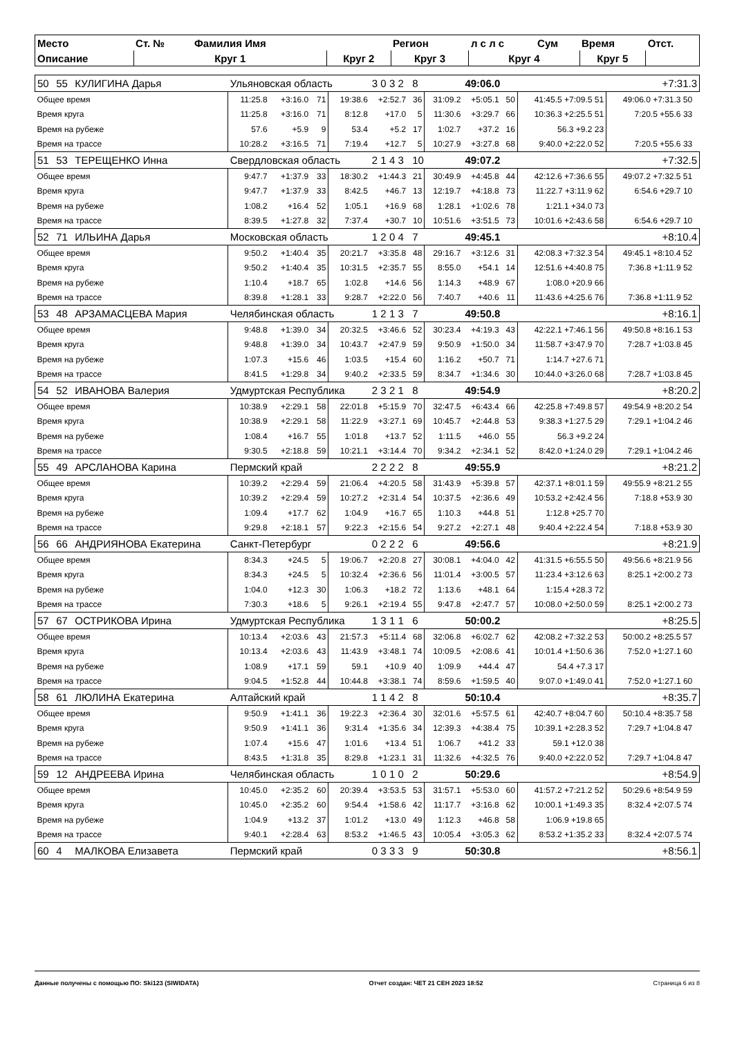| Место | Ст. № | Фамилия Имя | | Регион | | л с л с | Сум | Время | Отст. |
| --- | --- | --- | --- | --- | --- | --- | --- | --- | --- |
| Описание | Круг 1 | | Круг 2 | Круг 3 | | Круг 4 | | Круг 5 | |
| 50 | 55 | КУЛИГИНА Дарья | Ульяновская область | | | | 3 0 3 2 8 | | | 49:06.0 | | | +7:31.3 | |
| Общее время | | | 11:25.8 | +3:16.0 | 71 | 19:38.6 | +2:52.7 | 36 | 31:09.2 | +5:05.1 | 50 | 41:45.5 +7:09.5 51 | 49:06.0 +7:31.3 50 | |
| Время круга | | | 11:25.8 | +3:16.0 | 71 | 8:12.8 | +17.0 | 5 | 11:30.6 | +3:29.7 | 66 | 10:36.3 +2:25.5 51 | 7:20.5 +55.6 33 | |
| Время на рубеже | | | 57.6 | +5.9 | 9 | 53.4 | +5.2 | 17 | 1:02.7 | +37.2 | 16 | 56.3 +9.2 23 | | |
| Время на трассе | | | 10:28.2 | +3:16.5 | 71 | 7:19.4 | +12.7 | 5 | 10:27.9 | +3:27.8 | 68 | 9:40.0 +2:22.0 52 | 7:20.5 +55.6 33 | |
| 51 | 53 | ТЕРЕЩЕНКО Инна | Свердловская область | | | | 2 1 4 3 10 | | | 49:07.2 | | | +7:32.5 | |
| Общее время | | | 9:47.7 | +1:37.9 | 33 | 18:30.2 | +1:44.3 | 21 | 30:49.9 | +4:45.8 | 44 | 42:12.6 +7:36.6 55 | 49:07.2 +7:32.5 51 | |
| Время круга | | | 9:47.7 | +1:37.9 | 33 | 8:42.5 | +46.7 | 13 | 12:19.7 | +4:18.8 | 73 | 11:22.7 +3:11.9 62 | 6:54.6 +29.7 10 | |
| Время на рубеже | | | 1:08.2 | +16.4 | 52 | 1:05.1 | +16.9 | 68 | 1:28.1 | +1:02.6 | 78 | 1:21.1 +34.0 73 | | |
| Время на трассе | | | 8:39.5 | +1:27.8 | 32 | 7:37.4 | +30.7 | 10 | 10:51.6 | +3:51.5 | 73 | 10:01.6 +2:43.6 58 | 6:54.6 +29.7 10 | |
| 52 | 71 | ИЛЬИНА Дарья | Московская область | | | | 1 2 0 4 7 | | | 49:45.1 | | | +8:10.4 | |
| Общее время | | | 9:50.2 | +1:40.4 | 35 | 20:21.7 | +3:35.8 | 48 | 29:16.7 | +3:12.6 | 31 | 42:08.3 +7:32.3 54 | 49:45.1 +8:10.4 52 | |
| Время круга | | | 9:50.2 | +1:40.4 | 35 | 10:31.5 | +2:35.7 | 55 | 8:55.0 | +54.1 | 14 | 12:51.6 +4:40.8 75 | 7:36.8 +1:11.9 52 | |
| Время на рубеже | | | 1:10.4 | +18.7 | 65 | 1:02.8 | +14.6 | 56 | 1:14.3 | +48.9 | 67 | 1:08.0 +20.9 66 | | |
| Время на трассе | | | 8:39.8 | +1:28.1 | 33 | 9:28.7 | +2:22.0 | 56 | 7:40.7 | +40.6 | 11 | 11:43.6 +4:25.6 76 | 7:36.8 +1:11.9 52 | |
| 53 | 48 | АРЗАМАСЦЕВА Мария | Челябинская область | | | | 1 2 1 3 7 | | | 49:50.8 | | | +8:16.1 | |
| Общее время | | | 9:48.8 | +1:39.0 | 34 | 20:32.5 | +3:46.6 | 52 | 30:23.4 | +4:19.3 | 43 | 42:22.1 +7:46.1 56 | 49:50.8 +8:16.1 53 | |
| Время круга | | | 9:48.8 | +1:39.0 | 34 | 10:43.7 | +2:47.9 | 59 | 9:50.9 | +1:50.0 | 34 | 11:58.7 +3:47.9 70 | 7:28.7 +1:03.8 45 | |
| Время на рубеже | | | 1:07.3 | +15.6 | 46 | 1:03.5 | +15.4 | 60 | 1:16.2 | +50.7 | 71 | 1:14.7 +27.6 71 | | |
| Время на трассе | | | 8:41.5 | +1:29.8 | 34 | 9:40.2 | +2:33.5 | 59 | 8:34.7 | +1:34.6 | 30 | 10:44.0 +3:26.0 68 | 7:28.7 +1:03.8 45 | |
| 54 | 52 | ИВАНОВА Валерия | Удмуртская Республика | | | | 2 3 2 1 8 | | | 49:54.9 | | | +8:20.2 | |
| Общее время | | | 10:38.9 | +2:29.1 | 58 | 22:01.8 | +5:15.9 | 70 | 32:47.5 | +6:43.4 | 66 | 42:25.8 +7:49.8 57 | 49:54.9 +8:20.2 54 | |
| Время круга | | | 10:38.9 | +2:29.1 | 58 | 11:22.9 | +3:27.1 | 69 | 10:45.7 | +2:44.8 | 53 | 9:38.3 +1:27.5 29 | 7:29.1 +1:04.2 46 | |
| Время на рубеже | | | 1:08.4 | +16.7 | 55 | 1:01.8 | +13.7 | 52 | 1:11.5 | +46.0 | 55 | 56.3 +9.2 24 | | |
| Время на трассе | | | 9:30.5 | +2:18.8 | 59 | 10:21.1 | +3:14.4 | 70 | 9:34.2 | +2:34.1 | 52 | 8:42.0 +1:24.0 29 | 7:29.1 +1:04.2 46 | |
| 55 | 49 | АРСЛАНОВА Карина | Пермский край | | | | 2 2 2 2 8 | | | 49:55.9 | | | +8:21.2 | |
| Общее время | | | 10:39.2 | +2:29.4 | 59 | 21:06.4 | +4:20.5 | 58 | 31:43.9 | +5:39.8 | 57 | 42:37.1 +8:01.1 59 | 49:55.9 +8:21.2 55 | |
| Время круга | | | 10:39.2 | +2:29.4 | 59 | 10:27.2 | +2:31.4 | 54 | 10:37.5 | +2:36.6 | 49 | 10:53.2 +2:42.4 56 | 7:18.8 +53.9 30 | |
| Время на рубеже | | | 1:09.4 | +17.7 | 62 | 1:04.9 | +16.7 | 65 | 1:10.3 | +44.8 | 51 | 1:12.8 +25.7 70 | | |
| Время на трассе | | | 9:29.8 | +2:18.1 | 57 | 9:22.3 | +2:15.6 | 54 | 9:27.2 | +2:27.1 | 48 | 9:40.4 +2:22.4 54 | 7:18.8 +53.9 30 | |
| 56 | 66 | АНДРИЯНОВА Екатерина | Санкт-Петербург | | | | 0 2 2 2 6 | | | 49:56.6 | | | +8:21.9 | |
| Общее время | | | 8:34.3 | +24.5 | 5 | 19:06.7 | +2:20.8 | 27 | 30:08.1 | +4:04.0 | 42 | 41:31.5 +6:55.5 50 | 49:56.6 +8:21.9 56 | |
| Время круга | | | 8:34.3 | +24.5 | 5 | 10:32.4 | +2:36.6 | 56 | 11:01.4 | +3:00.5 | 57 | 11:23.4 +3:12.6 63 | 8:25.1 +2:00.2 73 | |
| Время на рубеже | | | 1:04.0 | +12.3 | 30 | 1:06.3 | +18.2 | 72 | 1:13.6 | +48.1 | 64 | 1:15.4 +28.3 72 | | |
| Время на трассе | | | 7:30.3 | +18.6 | 5 | 9:26.1 | +2:19.4 | 55 | 9:47.8 | +2:47.7 | 57 | 10:08.0 +2:50.0 59 | 8:25.1 +2:00.2 73 | |
| 57 | 67 | ОСТРИКОВА Ирина | Удмуртская Республика | | | | 1 3 1 1 6 | | | 50:00.2 | | | +8:25.5 | |
| Общее время | | | 10:13.4 | +2:03.6 | 43 | 21:57.3 | +5:11.4 | 68 | 32:06.8 | +6:02.7 | 62 | 42:08.2 +7:32.2 53 | 50:00.2 +8:25.5 57 | |
| Время круга | | | 10:13.4 | +2:03.6 | 43 | 11:43.9 | +3:48.1 | 74 | 10:09.5 | +2:08.6 | 41 | 10:01.4 +1:50.6 36 | 7:52.0 +1:27.1 60 | |
| Время на рубеже | | | 1:08.9 | +17.1 | 59 | 59.1 | +10.9 | 40 | 1:09.9 | +44.4 | 47 | 54.4 +7.3 17 | | |
| Время на трассе | | | 9:04.5 | +1:52.8 | 44 | 10:44.8 | +3:38.1 | 74 | 8:59.6 | +1:59.5 | 40 | 9:07.0 +1:49.0 41 | 7:52.0 +1:27.1 60 | |
| 58 | 61 | ЛЮЛИНА Екатерина | Алтайский край | | | | 1 1 4 2 8 | | | 50:10.4 | | | +8:35.7 | |
| Общее время | | | 9:50.9 | +1:41.1 | 36 | 19:22.3 | +2:36.4 | 30 | 32:01.6 | +5:57.5 | 61 | 42:40.7 +8:04.7 60 | 50:10.4 +8:35.7 58 | |
| Время круга | | | 9:50.9 | +1:41.1 | 36 | 9:31.4 | +1:35.6 | 34 | 12:39.3 | +4:38.4 | 75 | 10:39.1 +2:28.3 52 | 7:29.7 +1:04.8 47 | |
| Время на рубеже | | | 1:07.4 | +15.6 | 47 | 1:01.6 | +13.4 | 51 | 1:06.7 | +41.2 | 33 | 59.1 +12.0 38 | | |
| Время на трассе | | | 8:43.5 | +1:31.8 | 35 | 8:29.8 | +1:23.1 | 31 | 11:32.6 | +4:32.5 | 76 | 9:40.0 +2:22.0 52 | 7:29.7 +1:04.8 47 | |
| 59 | 12 | АНДРЕЕВА Ирина | Челябинская область | | | | 1 0 1 0 2 | | | 50:29.6 | | | +8:54.9 | |
| Общее время | | | 10:45.0 | +2:35.2 | 60 | 20:39.4 | +3:53.5 | 53 | 31:57.1 | +5:53.0 | 60 | 41:57.2 +7:21.2 52 | 50:29.6 +8:54.9 59 | |
| Время круга | | | 10:45.0 | +2:35.2 | 60 | 9:54.4 | +1:58.6 | 42 | 11:17.7 | +3:16.8 | 62 | 10:00.1 +1:49.3 35 | 8:32.4 +2:07.5 74 | |
| Время на рубеже | | | 1:04.9 | +13.2 | 37 | 1:01.2 | +13.0 | 49 | 1:12.3 | +46.8 | 58 | 1:06.9 +19.8 65 | | |
| Время на трассе | | | 9:40.1 | +2:28.4 | 63 | 8:53.2 | +1:46.5 | 43 | 10:05.4 | +3:05.3 | 62 | 8:53.2 +1:35.2 33 | 8:32.4 +2:07.5 74 | |
| 60 | 4 | МАЛКОВА Елизавета | Пермский край | | | | 0 3 3 3 9 | | | 50:30.8 | | | +8:56.1 | |
Данные получены с помощью ПО: Ski123 (SIWIDATA) Отчет создан: ЧЕТ 21 СЕН 2023 18:52 Страница 6 из 8